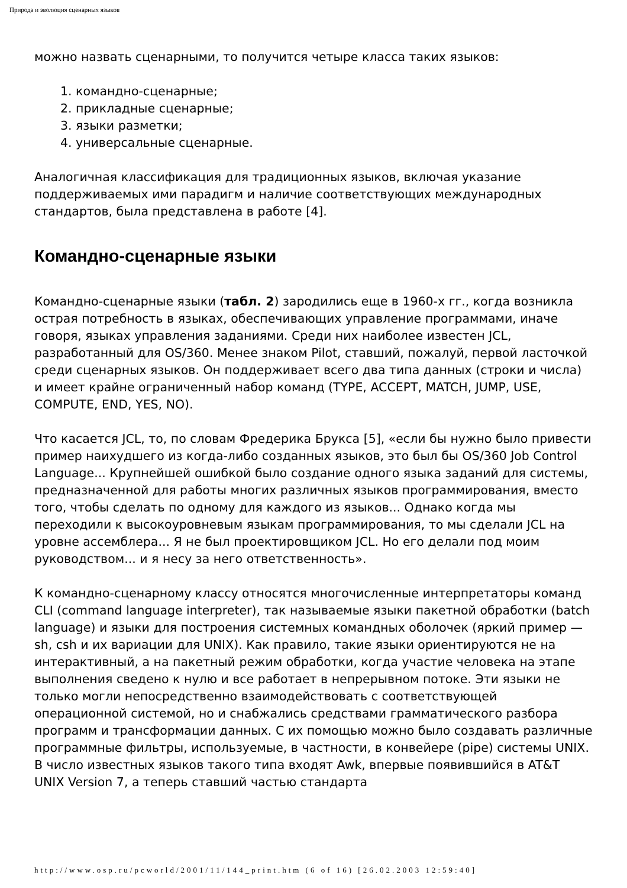Природа и эволюция сценарных языков
можно назвать сценарными, то получится четыре класса таких языков:
1. командно-сценарные;
2. прикладные сценарные;
3. языки разметки;
4. универсальные сценарные.
Аналогичная классификация для традиционных языков, включая указание поддерживаемых ими парадигм и наличие соответствующих международных стандартов, была представлена в работе [4].
Командно-сценарные языки
Командно-сценарные языки (табл. 2) зародились еще в 1960-х гг., когда возникла острая потребность в языках, обеспечивающих управление программами, иначе говоря, языках управления заданиями. Среди них наиболее известен JCL, разработанный для OS/360. Менее знаком Pilot, ставший, пожалуй, первой ласточкой среди сценарных языков. Он поддерживает всего два типа данных (строки и числа) и имеет крайне ограниченный набор команд (TYPE, ACCEPT, MATCH, JUMP, USE, COMPUTE, END, YES, NO).
Что касается JCL, то, по словам Фредерика Брукса [5], «если бы нужно было привести пример наихудшего из когда-либо созданных языков, это был бы OS/360 Job Control Language... Крупнейшей ошибкой было создание одного языка заданий для системы, предназначенной для работы многих различных языков программирования, вместо того, чтобы сделать по одному для каждого из языков... Однако когда мы переходили к высокоуровневым языкам программирования, то мы сделали JCL на уровне ассемблера... Я не был проектировщиком JCL. Но его делали под моим руководством... и я несу за него ответственность».
К командно-сценарному классу относятся многочисленные интерпретаторы команд CLI (command language interpreter), так называемые языки пакетной обработки (batch language) и языки для построения системных командных оболочек (яркий пример — sh, csh и их вариации для UNIX). Как правило, такие языки ориентируются не на интерактивный, а на пакетный режим обработки, когда участие человека на этапе выполнения сведено к нулю и все работает в непрерывном потоке. Эти языки не только могли непосредственно взаимодействовать с соответствующей операционной системой, но и снабжались средствами грамматического разбора программ и трансформации данных. С их помощью можно было создавать различные программные фильтры, используемые, в частности, в конвейере (pipe) системы UNIX. В число известных языков такого типа входят Awk, впервые появившийся в AT&T UNIX Version 7, а теперь ставший частью стандарта
http://www.osp.ru/pcworld/2001/11/144_print.htm (6 of 16) [26.02.2003 12:59:40]